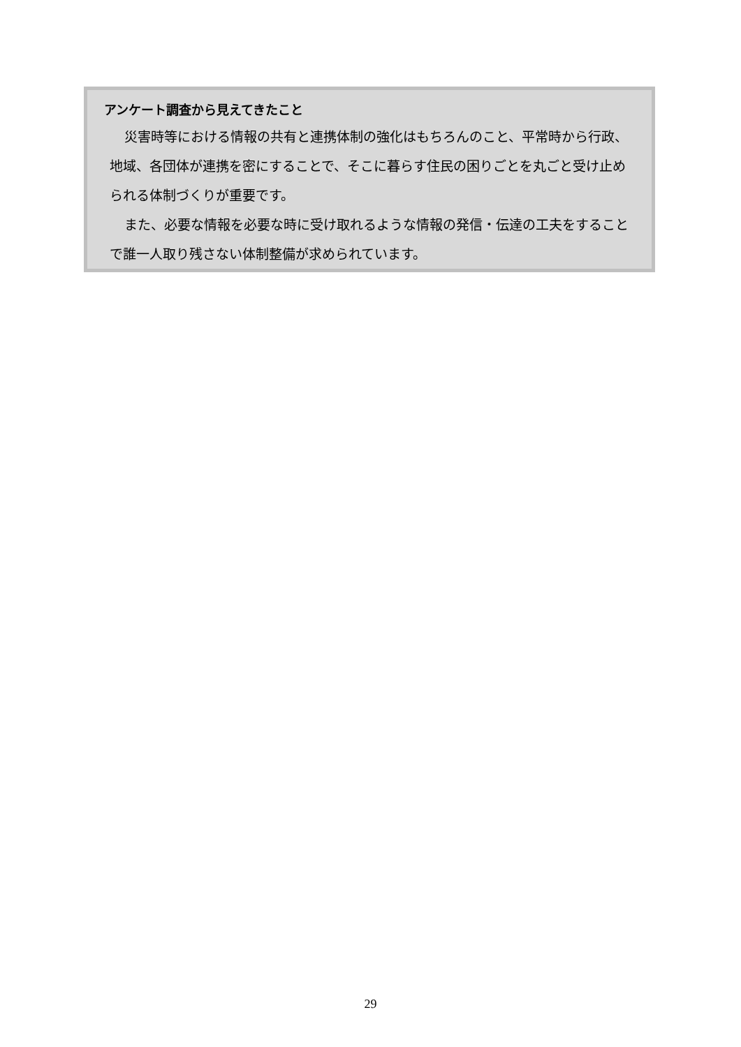アンケート調査から見えてきたこと
災害時等における情報の共有と連携体制の強化はもちろんのこと、平常時から行政、地域、各団体が連携を密にすることで、そこに暮らす住民の困りごとを丸ごと受け止められる体制づくりが重要です。
また、必要な情報を必要な時に受け取れるような情報の発信・伝達の工夫をすることで誰一人取り残さない体制整備が求められています。
29